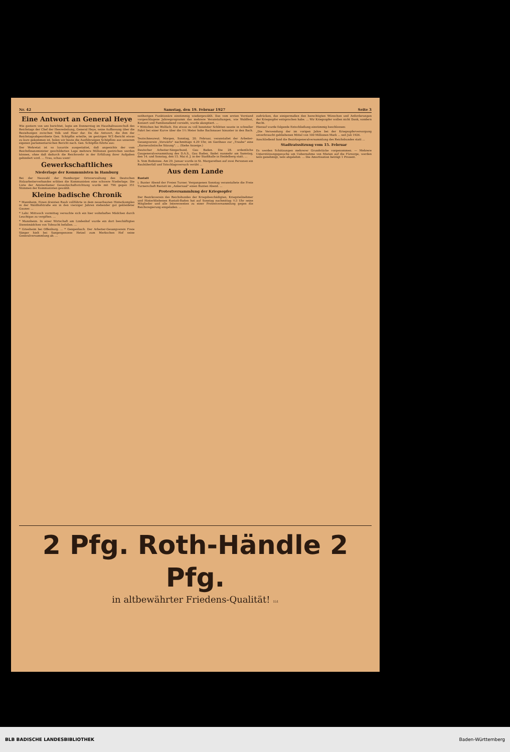Nr. 42 Samstag, den 19. Februar 1927 Seite 3
Eine Antwort an General Heye
Wie gestern von uns berichtet, legte am Donnerstag im Haushaltsausschuß des Reichstags der Chef der Heeresleitung, General Heye, seine Auffassung über die Beziehungen zwischen Volk und Heer dar. Da die Antwort, die ihm der Reichstagsabgeordnete Gen. Schöpflin erteilte, im gestrigen W.T.-Bericht etwas zu kurz gekommen ist, holen wir heute die Ausführungen Schöpflins aus unserem eigenen parlamentarischen Bericht nach. Gen. Schöpflin führte aus:
Der Wehretat ist so luxuriös ausgestattet, daß angesichts der vom Reichsfinanzminister geschilderten Lage mehrere Millionen gestrichen werden können, ohne daß dadurch die Reichswehr in der Erfüllung ihrer Aufgaben gehindert wird. ... Trau, schau wem!
Gewerkschaftliches
Niederlage der Kommunisten in Hamburg
Bei der Neuwahl der Hamburger Ortsverwaltung des Deutschen Holzarbeiterverbandes erlitten die Kommunisten eine schwere Niederlage. Die Liste der Amsterdamer Gewerkschaftsrichtung wurde mit 796 gegen 351 Stimmen der Kommunisten gewählt.
Kleine badische Chronik
* Mannheim. Einen dreisten Raub vollführte in dem neuerbauten Hinterkomplex in der Waldhofstraße ein in den vierziger Jahren stehender gut gekleideter Gauner. ...
* Lahr. Mittwoch vormittag versuchte sich ein hier wohnhaftes Mädchen durch Leuchtgas zu vergiften. ...
* Mannheim. In einer Wirtschaft am Lindenhof wurde ein dort beschäftigtes Dienstmädchen von Tobsucht befallen. ...
* Griesheim bei Offenburg. ... * Gengenbach. Der Arbeiter-Gesangverein Freie Sänger hielt bei Sangesgenosse Hetzel zum Merkschen Hof seine Generalversammlung ab. ...
seitherigen Funktionäre einstimmig wiedergewählt. Das vom ersten Vorstand vorgeschlagene Jahresprogramm das mehrere Veranstaltungen, wie Waldfest, Konzert und Familienabend vorsieht, wurde akzeptiert. ...
* Wittichen bei Wolfach. Ein etwas zu voll besetzter Schlitten sauste in schneller Fahrt bei einer Kurve über die 1½ Meter hohe Bachmauer hinunter in den Bach. ...
Teutschneureut. Morgen, Sonntag, 20. Februar, veranstaltet der Arbeiter-Gesangverein „Vorwärts" nachmittags 4.29 Uhr, im Gasthaus zur „Traube" eine „Karnevalistische Sitzung". ... (Siehe Anzeige.)
Deutscher Arbeiter-Sängerbund, Gau Baden. Die 28. ordentliche Gaugeneralversammlung des D.A.S., Gau Baden, findet nunmehr am Samstag, den 14. und Sonntag, den 15. Mai d. J. in der Stadthalle in Heidelberg statt. ...
b. Vom Bodensee. Am 29. Januar wurde in St. Margarethen auf zwei Personen ein Raubüberfall und Totschlagsversuch verübt ...
Aus dem Lande
Rastatt
i. Bunter Abend der Freien Turner. Vergangenen Sonntag veranstaltete die Freie Turnerschaft Rastatt im „Ankersaal" einen Bunten Abend. ...
Protestversammlung der Kriegsopfer
Der Bezirksverein des Reichsbundes der Kriegsbeschädigten, Kriegsteilnehmer und Hinterbliebenen Rastatt-Baden hat auf Sonntag nachmittag ½3 Uhr seine Mitglieder und alle Interessenten zu einer Protestversammlung gegen die Reichsregierung eingeladen. ...
zudrücken, das einigermaßen den berechtigten Wünschen und Anforderungen der Kriegsopfer entsprochen habe. ... Wir Kriegsopfer wollen nicht Dank, sondern Recht.
Hierauf wurde folgende Entschließung einstimmig beschlossen:
„Die Verwendung der im vorigen Jahre bei der Kriegsopferversorgung unverbraucht gebliebenen Mittel von 100 Millionen Mark ... seit Juli 1926.
Anschließend fand die Bezirksgeneralversammlung des Reichsbundes statt ...
Stadtratssitzung vom 15. Februar
Es werden Schätzungen mehrerer Grundstücke vorgenommen. — Mehrere Unterstützungsgesuche um Uebernahme von Mieten auf die Fürsorge, werden teils genehmigt, teils abgelehnt. ... Die Amortisation beträgt 1 Prozent.
2 Pfg. Roth-Händle 2 Pfg.
in altbewährter Friedens-Qualität! 151
BLB BADISCHE LANDESBIBLIOTHEK Baden-Württemberg